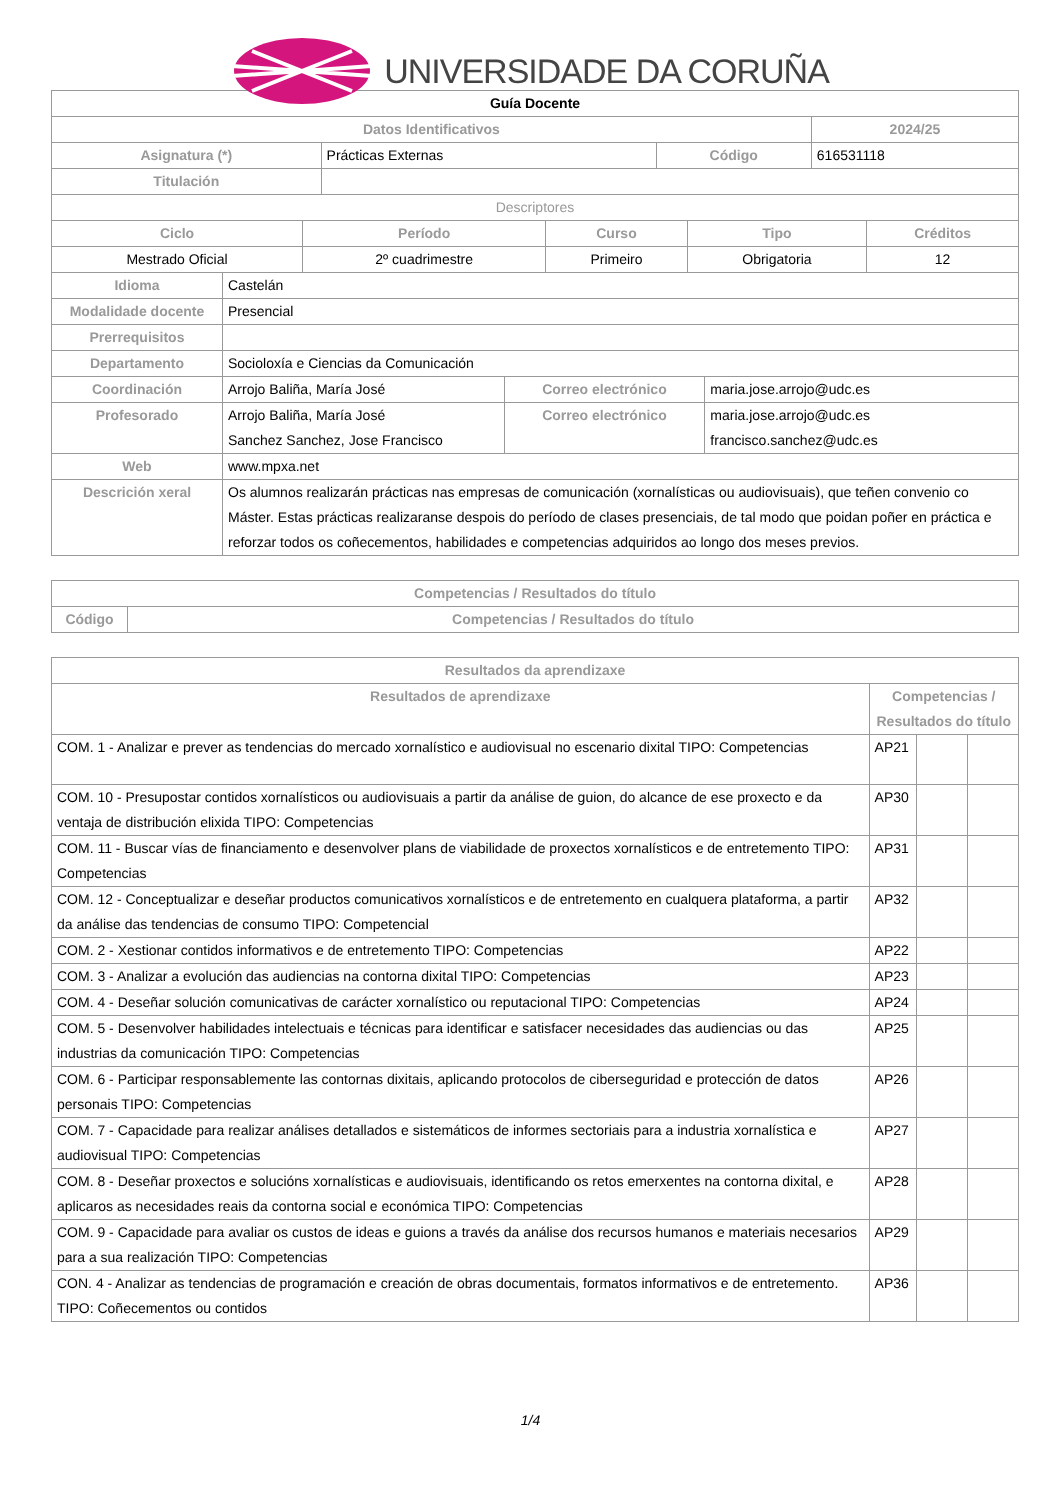UNIVERSIDADE DA CORUÑA
| Guía Docente | | | |
| Datos Identificativos | | | 2024/25 |
| Asignatura (*) | Prácticas Externas | Código | 616531118 |
| Titulación | | | |
| Descriptores | | | |
| Ciclo | Período | Curso | Tipo | Créditos |
| --- | --- | --- | --- | --- |
| Mestrado Oficial | 2º cuadrimestre | Primeiro | Obrigatoria | 12 |
| Idioma | Castelán | | |
| Modalidade docente | Presencial | | |
| Prerrequisitos | | | |
| Departamento | Socioloxía e Ciencias da Comunicación | | |
| Coordinación | Arrojo Baliña, María José | Correo electrónico | maria.jose.arrojo@udc.es |
| Profesorado | Arrojo Baliña, María José Sanchez Sanchez, Jose Francisco | Correo electrónico | maria.jose.arrojo@udc.es francisco.sanchez@udc.es |
| Web | www.mpxa.net | | |
| Descrición xeral | Os alumnos realizarán prácticas nas empresas de comunicación (xornalísticas ou audiovisuais), que teñen convenio co Máster. Estas prácticas realizaranse despois do período de clases presenciais, de tal modo que poidan poñer en práctica e reforzar todos os coñecementos, habilidades e competencias adquiridos ao longo dos meses previos. | | |
| Competencias / Resultados do título | |
| --- | --- |
| Código | Competencias / Resultados do título |
| Resultados da aprendizaxe | | | |
| --- | --- | --- | --- |
| Resultados de aprendizaxe | Competencias / Resultados do título | | |
| COM. 1 - Analizar e prever as tendencias do mercado xornalístico e audiovisual no escenario dixital TIPO: Competencias | AP21 | | |
| COM. 10 - Presupostar contidos xornalísticos ou audiovisuais a partir da análise de guion, do alcance de ese proxecto e da ventaja de distribución elixida TIPO: Competencias | AP30 | | |
| COM. 11 - Buscar vías de financiamento e desenvolver plans de viabilidade de proxectos xornalísticos e de entretemento TIPO: Competencias | AP31 | | |
| COM. 12 - Conceptualizar e deseñar productos comunicativos xornalísticos e de entretemento en cualquera plataforma, a partir da análise das tendencias de consumo TIPO: Competencial | AP32 | | |
| COM. 2 - Xestionar contidos informativos e de entretemento TIPO: Competencias | AP22 | | |
| COM. 3 - Analizar a evolución das audiencias na contorna dixital TIPO: Competencias | AP23 | | |
| COM. 4 - Deseñar solución comunicativas de carácter xornalístico ou reputacional TIPO: Competencias | AP24 | | |
| COM. 5 - Desenvolver habilidades intelectuais e técnicas para identificar e satisfacer necesidades das audiencias ou das industrias da comunicación TIPO: Competencias | AP25 | | |
| COM. 6 - Participar responsablemente las contornas dixitais, aplicando protocolos de ciberseguridad e protección de datos personais TIPO: Competencias | AP26 | | |
| COM. 7 - Capacidade para realizar análises detallados e sistemáticos de informes sectoriais para a industria xornalística e audiovisual TIPO: Competencias | AP27 | | |
| COM. 8 - Deseñar proxectos e solucións xornalísticas e audiovisuais, identificando os retos emerxentes na contorna dixital, e aplicaros as necesidades reais da contorna social e económica TIPO: Competencias | AP28 | | |
| COM. 9 - Capacidade para avaliar os custos de ideas e guions a través da análise dos recursos humanos e materiais necesarios para a sua realización TIPO: Competencias | AP29 | | |
| CON. 4 - Analizar as tendencias de programación e creación de obras documentais, formatos informativos e de entretemento. TIPO: Coñecementos ou contidos | AP36 | | |
1/4